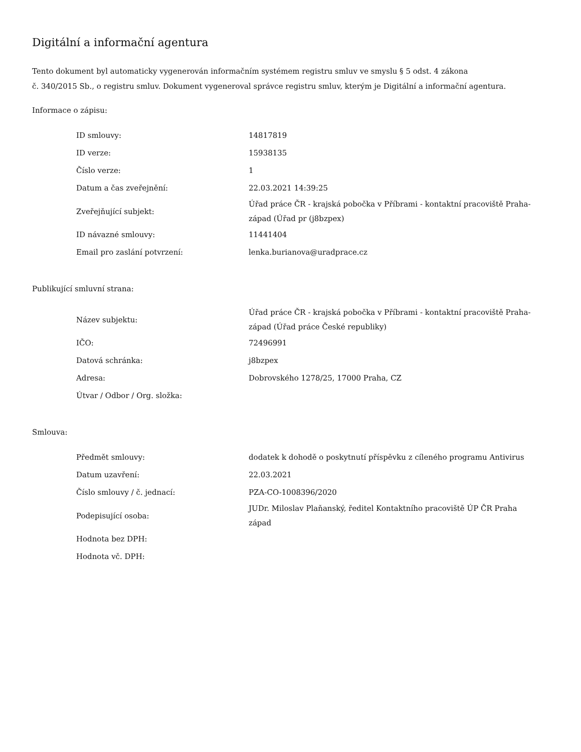Digitální a informační agentura
Tento dokument byl automaticky vygenerován informačním systémem registru smluv ve smyslu § 5 odst. 4 zákona
č. 340/2015 Sb., o registru smluv. Dokument vygeneroval správce registru smluv, kterým je Digitální a informační agentura.
Informace o zápisu:
| ID smlouvy: | 14817819 |
| ID verze: | 15938135 |
| Číslo verze: | 1 |
| Datum a čas zveřejnění: | 22.03.2021 14:39:25 |
| Zveřejňující subjekt: | Úřad práce ČR - krajská pobočka v Příbrami - kontaktní pracoviště Praha-západ (Úřad pr (j8bzpex) |
| ID návazné smlouvy: | 11441404 |
| Email pro zaslání potvrzení: | lenka.burianova@uradprace.cz |
Publikující smluvní strana:
| Název subjektu: | Úřad práce ČR - krajská pobočka v Příbrami - kontaktní pracoviště Praha-západ (Úřad práce České republiky) |
| IČO: | 72496991 |
| Datová schránka: | j8bzpex |
| Adresa: | Dobrovského 1278/25, 17000 Praha, CZ |
| Útvar / Odbor / Org. složka: | |
Smlouva:
| Předmět smlouvy: | dodatek k dohodě o poskytnutí příspěvku z cíleného programu Antivirus |
| Datum uzavření: | 22.03.2021 |
| Číslo smlouvy / č. jednací: | PZA-CO-1008396/2020 |
| Podepisující osoba: | JUDr. Miloslav Plaňanský, ředitel Kontaktního pracoviště ÚP ČR Praha západ |
| Hodnota bez DPH: | |
| Hodnota vč. DPH: | |